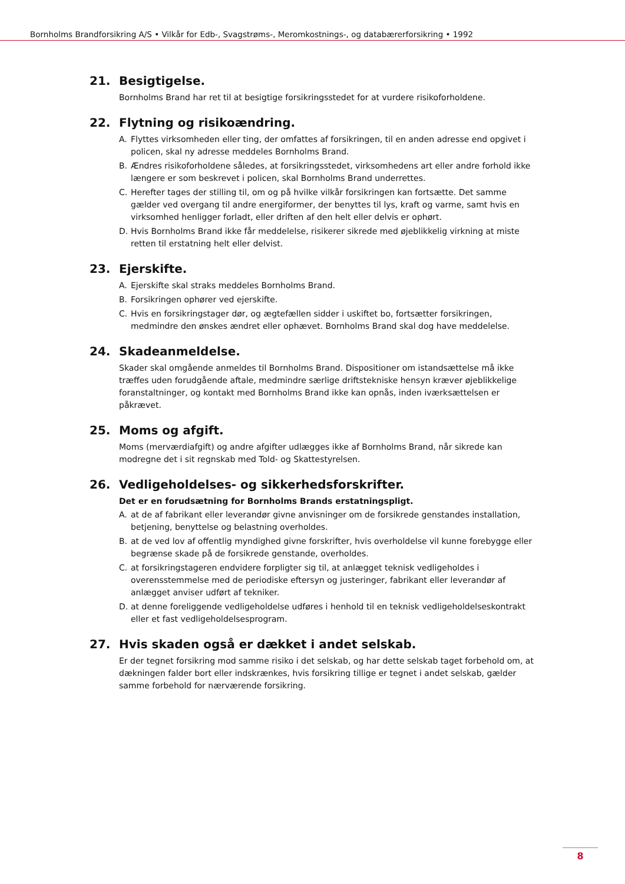Bornholms Brandforsikring A/S • Vilkår for Edb-, Svagstrøms-, Meromkostnings-, og databærerforsikring • 1992
21. Besigtigelse.
Bornholms Brand har ret til at besigtige forsikringsstedet for at vurdere risikoforholdene.
22. Flytning og risikoændring.
A. Flyttes virksomheden eller ting, der omfattes af forsikringen, til en anden adresse end opgivet i policen, skal ny adresse meddeles Bornholms Brand.
B. Ændres risikoforholdene således, at forsikringsstedet, virksomhedens art eller andre forhold ikke længere er som beskrevet i policen, skal Bornholms Brand underrettes.
C. Herefter tages der stilling til, om og på hvilke vilkår forsikringen kan fortsætte. Det samme gælder ved overgang til andre energiformer, der benyttes til lys, kraft og varme, samt hvis en virksomhed henligger forladt, eller driften af den helt eller delvis er ophørt.
D. Hvis Bornholms Brand ikke får meddelelse, risikerer sikrede med øjeblikkelig virkning at miste retten til erstatning helt eller delvist.
23. Ejerskifte.
A. Ejerskifte skal straks meddeles Bornholms Brand.
B. Forsikringen ophører ved ejerskifte.
C. Hvis en forsikringstager dør, og ægtefællen sidder i uskiftet bo, fortsætter forsikringen, medmindre den ønskes ændret eller ophævet. Bornholms Brand skal dog have meddelelse.
24. Skadeanmeldelse.
Skader skal omgående anmeldes til Bornholms Brand. Dispositioner om istandsættelse må ikke træffes uden forudgående aftale, medmindre særlige driftstekniske hensyn kræver øjeblikkelige foranstaltninger, og kontakt med Bornholms Brand ikke kan opnås, inden iværksættelsen er påkrævet.
25. Moms og afgift.
Moms (merværdiafgift) og andre afgifter udlægges ikke af Bornholms Brand, når sikrede kan modregne det i sit regnskab med Told- og Skattestyrelsen.
26. Vedligeholdelses- og sikkerhedsforskrifter.
Det er en forudsætning for Bornholms Brands erstatningspligt.
A. at de af fabrikant eller leverandør givne anvisninger om de forsikrede genstandes installation, betjening, benyttelse og belastning overholdes.
B. at de ved lov af offentlig myndighed givne forskrifter, hvis overholdelse vil kunne forebygge eller begrænse skade på de forsikrede genstande, overholdes.
C. at forsikringstageren endvidere forpligter sig til, at anlægget teknisk vedligeholdes i overensstemmelse med de periodiske eftersyn og justeringer, fabrikant eller leverandør af anlægget anviser udført af tekniker.
D. at denne foreliggende vedligeholdelse udføres i henhold til en teknisk vedligeholdelseskontrakt eller et fast vedligeholdelsesprogram.
27. Hvis skaden også er dækket i andet selskab.
Er der tegnet forsikring mod samme risiko i det selskab, og har dette selskab taget forbehold om, at dækningen falder bort eller indskrænkes, hvis forsikring tillige er tegnet i andet selskab, gælder samme forbehold for nærværende forsikring.
8